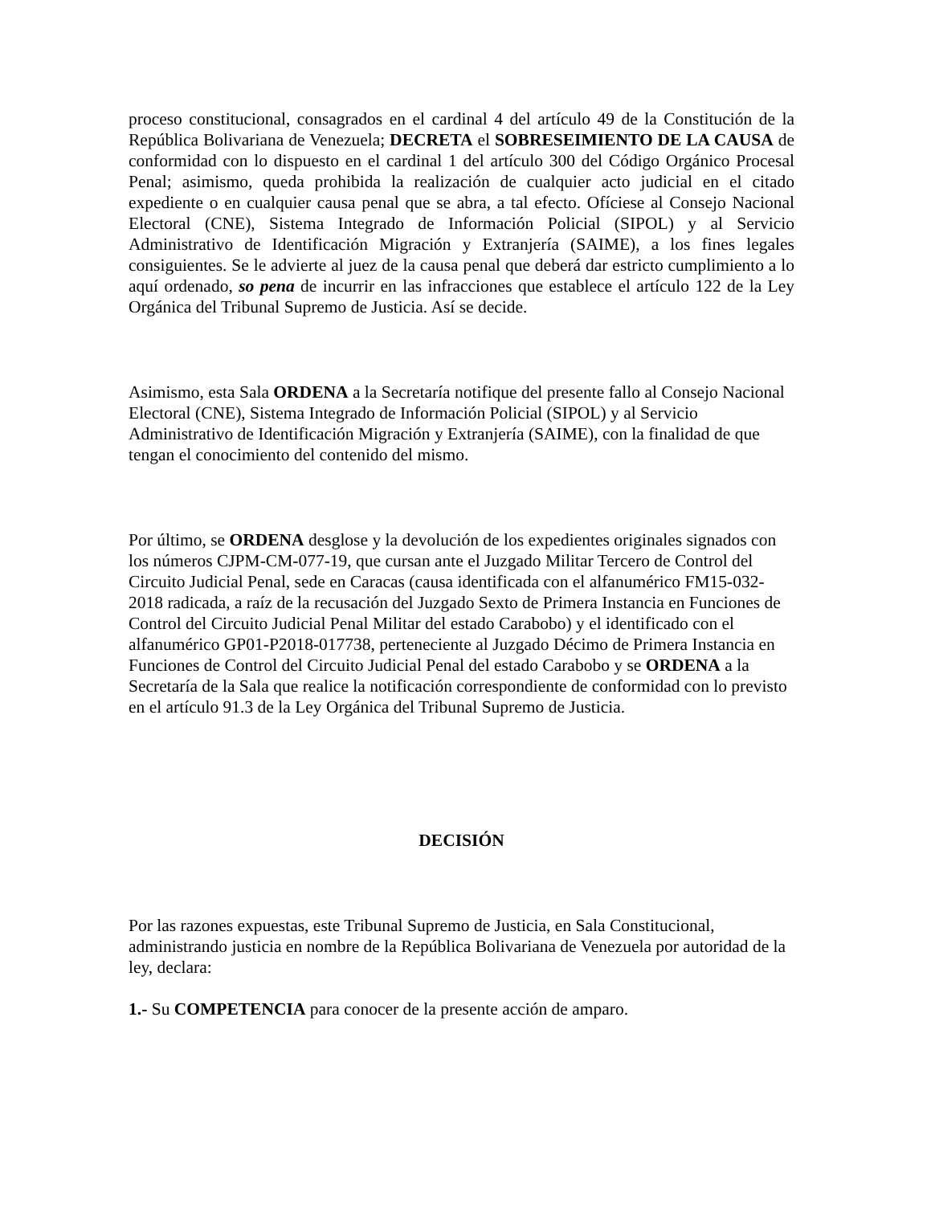proceso constitucional, consagrados en el cardinal 4 del artículo 49 de la Constitución de la República Bolivariana de Venezuela; DECRETA el SOBRESEIMIENTO DE LA CAUSA de conformidad con lo dispuesto en el cardinal 1 del artículo 300 del Código Orgánico Procesal Penal; asimismo, queda prohibida la realización de cualquier acto judicial en el citado expediente o en cualquier causa penal que se abra, a tal efecto. Ofíciese al Consejo Nacional Electoral (CNE), Sistema Integrado de Información Policial (SIPOL) y al Servicio Administrativo de Identificación Migración y Extranjería (SAIME), a los fines legales consiguientes. Se le advierte al juez de la causa penal que deberá dar estricto cumplimiento a lo aquí ordenado, so pena de incurrir en las infracciones que establece el artículo 122 de la Ley Orgánica del Tribunal Supremo de Justicia. Así se decide.
Asimismo, esta Sala ORDENA a la Secretaría notifique del presente fallo al Consejo Nacional Electoral (CNE), Sistema Integrado de Información Policial (SIPOL) y al Servicio Administrativo de Identificación Migración y Extranjería (SAIME), con la finalidad de que tengan el conocimiento del contenido del mismo.
Por último, se ORDENA desglose y la devolución de los expedientes originales signados con los números CJPM-CM-077-19, que cursan ante el Juzgado Militar Tercero de Control del Circuito Judicial Penal, sede en Caracas (causa identificada con el alfanumérico FM15-032-2018 radicada, a raíz de la recusación del Juzgado Sexto de Primera Instancia en Funciones de Control del Circuito Judicial Penal Militar del estado Carabobo) y el identificado con el alfanumérico GP01-P2018-017738, perteneciente al Juzgado Décimo de Primera Instancia en Funciones de Control del Circuito Judicial Penal del estado Carabobo y se ORDENA a la Secretaría de la Sala que realice la notificación correspondiente de conformidad con lo previsto en el artículo 91.3 de la Ley Orgánica del Tribunal Supremo de Justicia.
DECISIÓN
Por las razones expuestas, este Tribunal Supremo de Justicia, en Sala Constitucional, administrando justicia en nombre de la República Bolivariana de Venezuela por autoridad de la ley, declara:
1.- Su COMPETENCIA para conocer de la presente acción de amparo.